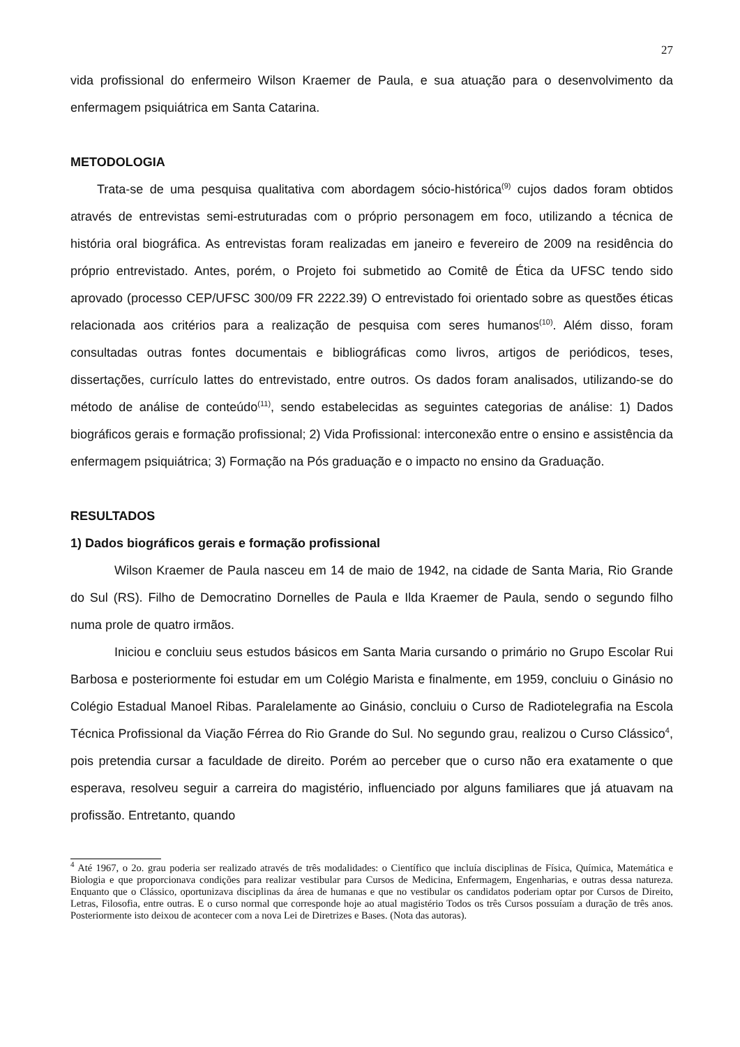27
vida profissional do enfermeiro Wilson Kraemer de Paula, e sua atuação para o desenvolvimento da enfermagem psiquiátrica em Santa Catarina.
METODOLOGIA
Trata-se de uma pesquisa qualitativa com abordagem sócio-histórica<sup>(9)</sup> cujos dados foram obtidos através de entrevistas semi-estruturadas com o próprio personagem em foco, utilizando a técnica de história oral biográfica. As entrevistas foram realizadas em janeiro e fevereiro de 2009 na residência do próprio entrevistado. Antes, porém, o Projeto foi submetido ao Comitê de Ética da UFSC tendo sido aprovado (processo CEP/UFSC 300/09 FR 2222.39) O entrevistado foi orientado sobre as questões éticas relacionada aos critérios para a realização de pesquisa com seres humanos<sup>(10)</sup>. Além disso, foram consultadas outras fontes documentais e bibliográficas como livros, artigos de periódicos, teses, dissertações, currículo lattes do entrevistado, entre outros. Os dados foram analisados, utilizando-se do método de análise de conteúdo<sup>(11)</sup>, sendo estabelecidas as seguintes categorias de análise: 1) Dados biográficos gerais e formação profissional; 2) Vida Profissional: interconexão entre o ensino e assistência da enfermagem psiquiátrica; 3) Formação na Pós graduação e o impacto no ensino da Graduação.
RESULTADOS
1) Dados biográficos gerais e formação profissional
Wilson Kraemer de Paula nasceu em 14 de maio de 1942, na cidade de Santa Maria, Rio Grande do Sul (RS). Filho de Democratino Dornelles de Paula e Ilda Kraemer de Paula, sendo o segundo filho numa prole de quatro irmãos.
Iniciou e concluiu seus estudos básicos em Santa Maria cursando o primário no Grupo Escolar Rui Barbosa e posteriormente foi estudar em um Colégio Marista e finalmente, em 1959, concluiu o Ginásio no Colégio Estadual Manoel Ribas. Paralelamente ao Ginásio, concluiu o Curso de Radiotelegrafia na Escola Técnica Profissional da Viação Férrea do Rio Grande do Sul. No segundo grau, realizou o Curso Clássico<sup>4</sup>, pois pretendia cursar a faculdade de direito. Porém ao perceber que o curso não era exatamente o que esperava, resolveu seguir a carreira do magistério, influenciado por alguns familiares que já atuavam na profissão. Entretanto, quando
<sup>4</sup> Até 1967, o 2o. grau poderia ser realizado através de três modalidades: o Científico que incluía disciplinas de Física, Química, Matemática e Biologia e que proporcionava condições para realizar vestibular para Cursos de Medicina, Enfermagem, Engenharias, e outras dessa natureza. Enquanto que o Clássico, oportunizava disciplinas da área de humanas e que no vestibular os candidatos poderiam optar por Cursos de Direito, Letras, Filosofia, entre outras. E o curso normal que corresponde hoje ao atual magistério Todos os três Cursos possuíam a duração de três anos. Posteriormente isto deixou de acontecer com a nova Lei de Diretrizes e Bases. (Nota das autoras).